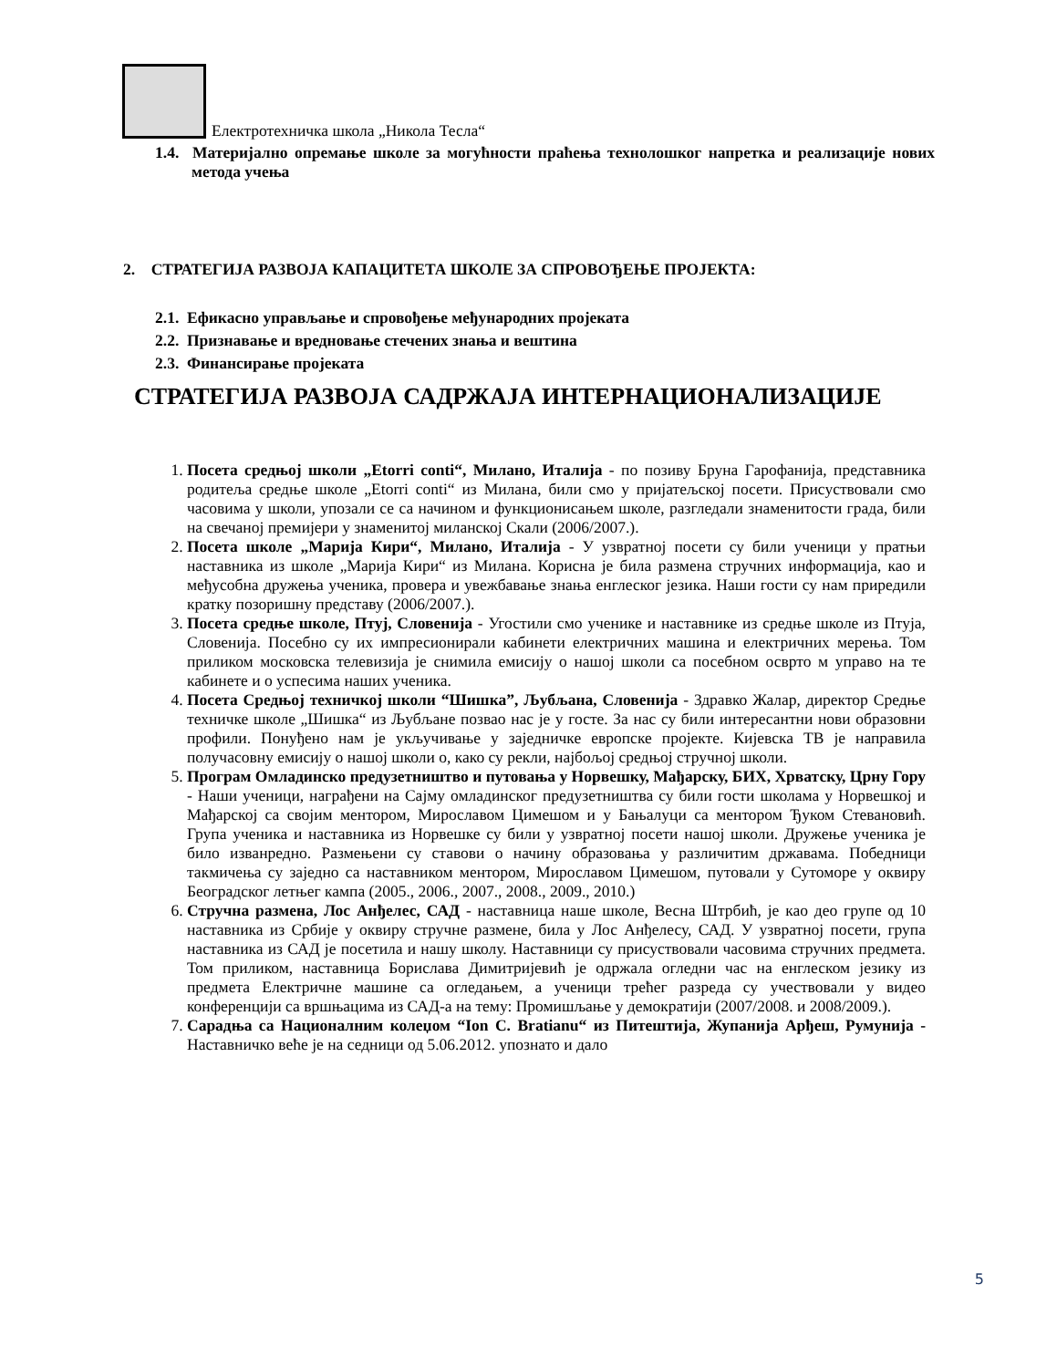Електротехничка школа „Никола Тесла“
1.4. Материјално опремање школе за могућности праћења технолошког напретка и реализације нових метода учења
2. СТРАТЕГИЈА РАЗВОЈА КАПАЦИТЕТА ШКОЛЕ ЗА СПРОВОЂЕЊЕ ПРОЈЕКТА:
2.1. Ефикасно управљање и спровођење међународних пројеката
2.2. Признавање и вредновање стечених знања и вештина
2.3. Финансирање пројеката
СТРАТЕГИЈА РАЗВОЈА САДРЖАЈА ИНТЕРНАЦИОНАЛИЗАЦИЈЕ
1. Посета средњој школи „Etorri conti“, Милано, Италија - по позиву Бруна Гарофанија, представника родитеља средње школе „Etorri conti“ из Милана, били смо у пријатељској посети. Присуствовали смо часовима у школи, упозали се са начином и функционисањем школе, разгледали знаменитости града, били на свечаној премијери у знаменитој миланској Скали (2006/2007.).
2. Посета школе „Марија Кири“, Милано, Италија - У узвратној посети су били ученици у пратњи наставника из школе „Марија Кири“ из Милана. Корисна је била размена стручних информација, као и међусобна дружења ученика, провера и увежбавање знања енглеског језика. Наши гости су нам приредили кратку позоришну представу (2006/2007.).
3. Посета средње школе, Птуј, Словенија - Угостили смо ученике и наставнике из средње школе из Птуја, Словенија. Посебно су их импресионирали кабинети електричних машина и електричних мерења. Том приликом московска телевизија је снимила емисију о нашој школи са посебном осврто м управо на те кабинете и о успесима наших ученика.
4. Посета Средњој техничкој школи “Шишка”, Љубљана, Словенија - Здравко Жалар, директор Средње техничке школе „Шишка“ из Љубљане позвао нас је у госте. За нас су били интересантни нови образовни профили. Понуђено нам је укључивање у заједничке европске пројекте. Кијевска ТВ је направила получасовну емисију о нашој школи о, како су рекли, најбољој средњој стручној школи.
5. Програм Омладинско предузетништво и путовања у Норвешку, Мађарску, БИХ, Хрватску, Црну Гору - Наши ученици, награђени на Сајму омладинског предузетништва су били гости школама у Норвешкој и Мађарској са својим ментором, Мирославом Цимешом и у Бањалуци са ментором Ђуком Стевановић. Група ученика и наставника из Норвешке су били у узвратној посети нашој школи. Дружење ученика је било изванредно. Размењени су ставови о начину образовања у различитим државама. Победници такмичења су заједно са наставником ментором, Мирославом Цимешом, путовали у Сутоморе у оквиру Београдског летњег кампа (2005., 2006., 2007., 2008., 2009., 2010.)
6. Стручна размена, Лос Анђелес, САД - наставница наше школе, Весна Штрбић, је као део групе од 10 наставника из Србије у оквиру стручне размене, била у Лос Анђелесу, САД. У узвратној посети, група наставника из САД је посетила и нашу школу. Наставници су присуствовали часовима стручних предмета. Том приликом, наставница Борислава Димитријевић је одржала огледни час на енглеском језику из предмета Електричне машине са огледањем, а ученици трећег разреда су учествовали у видео конференцији са вршњацима из САД-а на тему: Промишљање у демократији (2007/2008. и 2008/2009.).
7. Сарадња са Националним колеџом “Ion C. Bratianu“ из Питештија, Жупанија Арђеш, Румунија - Наставничко веће је на седници од 5.06.2012. упознато и дало
5